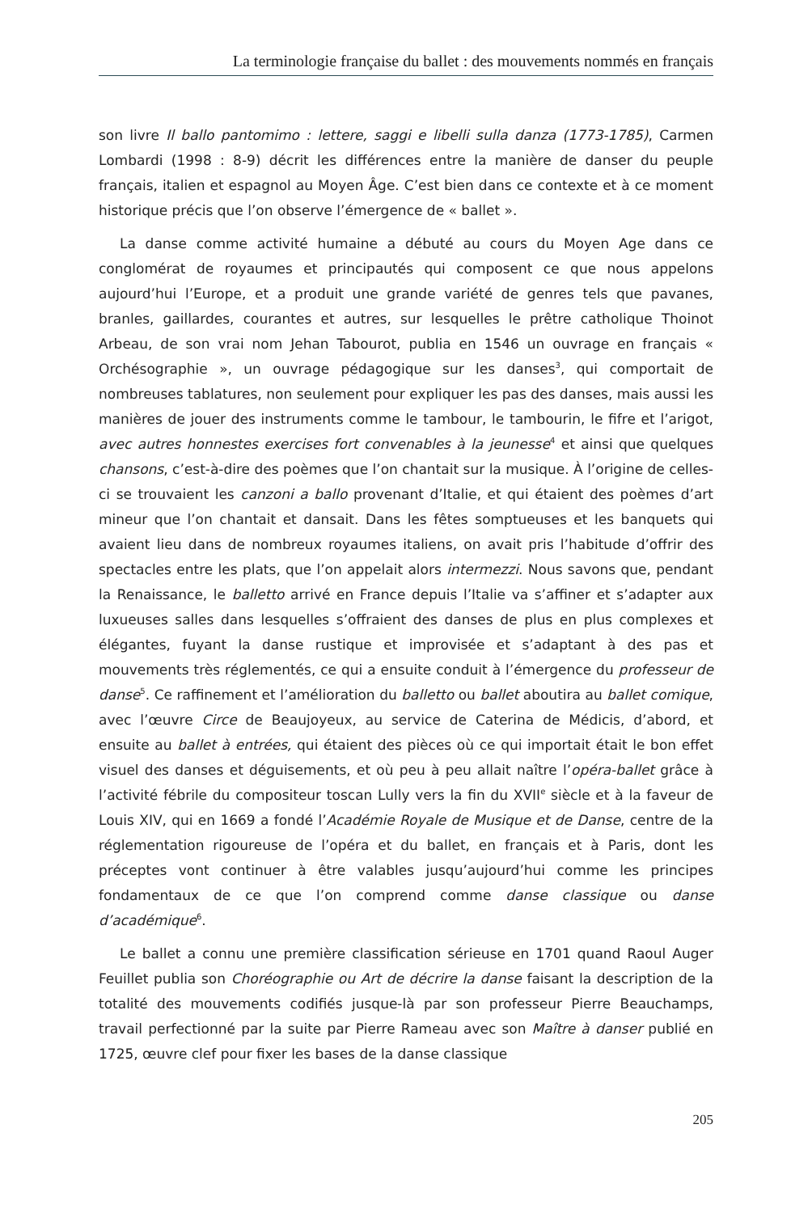La terminologie française du ballet : des mouvements nommés en français
son livre Il ballo pantomimo : lettere, saggi e libelli sulla danza (1773-1785), Carmen Lombardi (1998 : 8-9) décrit les différences entre la manière de danser du peuple français, italien et espagnol au Moyen Âge. C’est bien dans ce contexte et à ce moment historique précis que l’on observe l’émergence de « ballet ».
La danse comme activité humaine a débuté au cours du Moyen Age dans ce conglomérat de royaumes et principautés qui composent ce que nous appelons aujourd’hui l’Europe, et a produit une grande variété de genres tels que pavanes, branles, gaillardes, courantes et autres, sur lesquelles le prêtre catholique Thoinot Arbeau, de son vrai nom Jehan Tabourot, publia en 1546 un ouvrage en français « Orchésographie », un ouvrage pédagogique sur les danses<sup>3</sup>, qui comportait de nombreuses tablatures, non seulement pour expliquer les pas des danses, mais aussi les manières de jouer des instruments comme le tambour, le tambourin, le fifre et l’arigot, avec autres honnestes exercises fort convenables à la jeunesse<sup>4</sup> et ainsi que quelques chansons, c’est-à-dire des poèmes que l’on chantait sur la musique. À l’origine de celles-ci se trouvaient les canzoni a ballo provenant d’Italie, et qui étaient des poèmes d’art mineur que l’on chantait et dansait. Dans les fêtes somptueuses et les banquets qui avaient lieu dans de nombreux royaumes italiens, on avait pris l’habitude d’offrir des spectacles entre les plats, que l’on appelait alors intermezzi. Nous savons que, pendant la Renaissance, le balletto arrivé en France depuis l’Italie va s’affiner et s’adapter aux luxueuses salles dans lesquelles s’offraient des danses de plus en plus complexes et élégantes, fuyant la danse rustique et improvisée et s’adaptant à des pas et mouvements très réglementés, ce qui a ensuite conduit à l’émergence du professeur de danse<sup>5</sup>. Ce raffinement et l’amélioration du balletto ou ballet aboutira au ballet comique, avec l’œuvre Circe de Beaujoyeux, au service de Caterina de Médicis, d’abord, et ensuite au ballet à entrées, qui étaient des pièces où ce qui importait était le bon effet visuel des danses et déguisements, et où peu à peu allait naître l’opéra-ballet grâce à l’activité fébrile du compositeur toscan Lully vers la fin du XVII<sup>e</sup> siècle et à la faveur de Louis XIV, qui en 1669 a fondé l’Académie Royale de Musique et de Danse, centre de la réglementation rigoureuse de l’opéra et du ballet, en français et à Paris, dont les préceptes vont continuer à être valables jusqu’aujourd’hui comme les principes fondamentaux de ce que l’on comprend comme danse classique ou danse d’académique<sup>6</sup>.
Le ballet a connu une première classification sérieuse en 1701 quand Raoul Auger Feuillet publia son Chor­éographie ou Art de décrire la danse faisant la description de la totalité des mouvements codifiés jusque-là par son professeur Pierre Beauchamps, travail perfectionné par la suite par Pierre Rameau avec son Maître à danser publié en 1725, œuvre clef pour fixer les bases de la danse classique
205